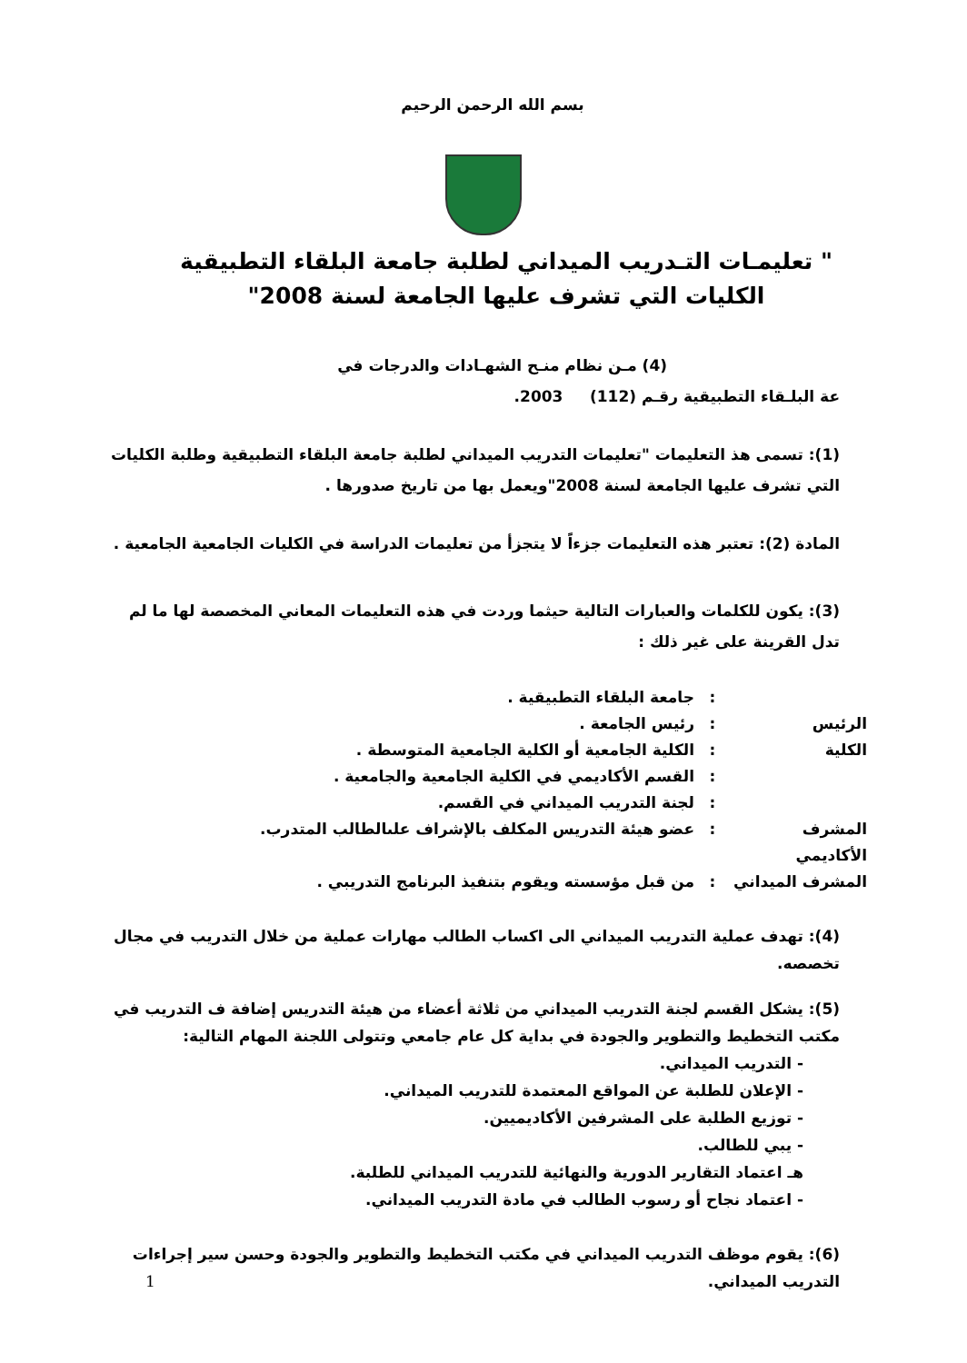بسم الله الرحمن الرحيم
" تعليمـات التـدريب الميداني لطلبة جامعة البلقاء التطبيقية الكليات التي تشرف عليها الجامعة لسنة 2008"
(4) مـن نظام منـح الشهـادات والدرجات في
عة البلـقاء التطبيقية رقـم (112) 2003.
(1): تسمى هذ التعليمات "تعليمات التدريب الميداني لطلبة جامعة البلقاء التطبيقية وطلبة الكليات التي تشرف عليها الجامعة لسنة 2008"ويعمل بها من تاريخ صدورها .
المادة (2): تعتبر هذه التعليمات جزءاً لا يتجزأ من تعليمات الدراسة في الكليات الجامعية الجامعية .
(3): يكون للكلمات والعبارات التالية حيثما وردت في هذه التعليمات المعاني المخصصة لها ما لم تدل القرينة على غير ذلك :
: جامعة البلقاء التطبيقية .
الرئيس: رئيس الجامعة .
الكلية: الكلية الجامعية أو الكلية الجامعية المتوسطة .
: القسم الأكاديمي في الكلية الجامعية والجامعية .
: لجنة التدريب الميداني في القسم.
المشرف الأكاديمي: عضو هيئة التدريس المكلف بالإشراف علىالطالب المتدرب.
المشرف الميداني: من قبل مؤسسته ويقوم بتنفيذ البرنامج التدريبي .
(4): تهدف عملية التدريب الميداني الى اكساب الطالب مهارات عملية من خلال التدريب في مجال تخصصه.
(5): يشكل القسم لجنة التدريب الميداني من ثلاثة أعضاء من هيئة التدريس إضافة ف التدريب في مكتب التخطيط والتطوير والجودة في بداية كل عام جامعي وتتولى اللجنة المهام التالية:
- التدريب الميداني.
- الإعلان للطلبة عن المواقع المعتمدة للتدريب الميداني.
- توزيع الطلبة على المشرفين الأكاديميين.
- يبي للطالب.
هـ اعتماد التقارير الدورية والنهائية للتدريب الميداني للطلبة.
- اعتماد نجاح أو رسوب الطالب في مادة التدريب الميداني.
(6): يقوم موظف التدريب الميداني في مكتب التخطيط والتطوير والجودة وحسن سير إجراءات التدريب الميداني.
1